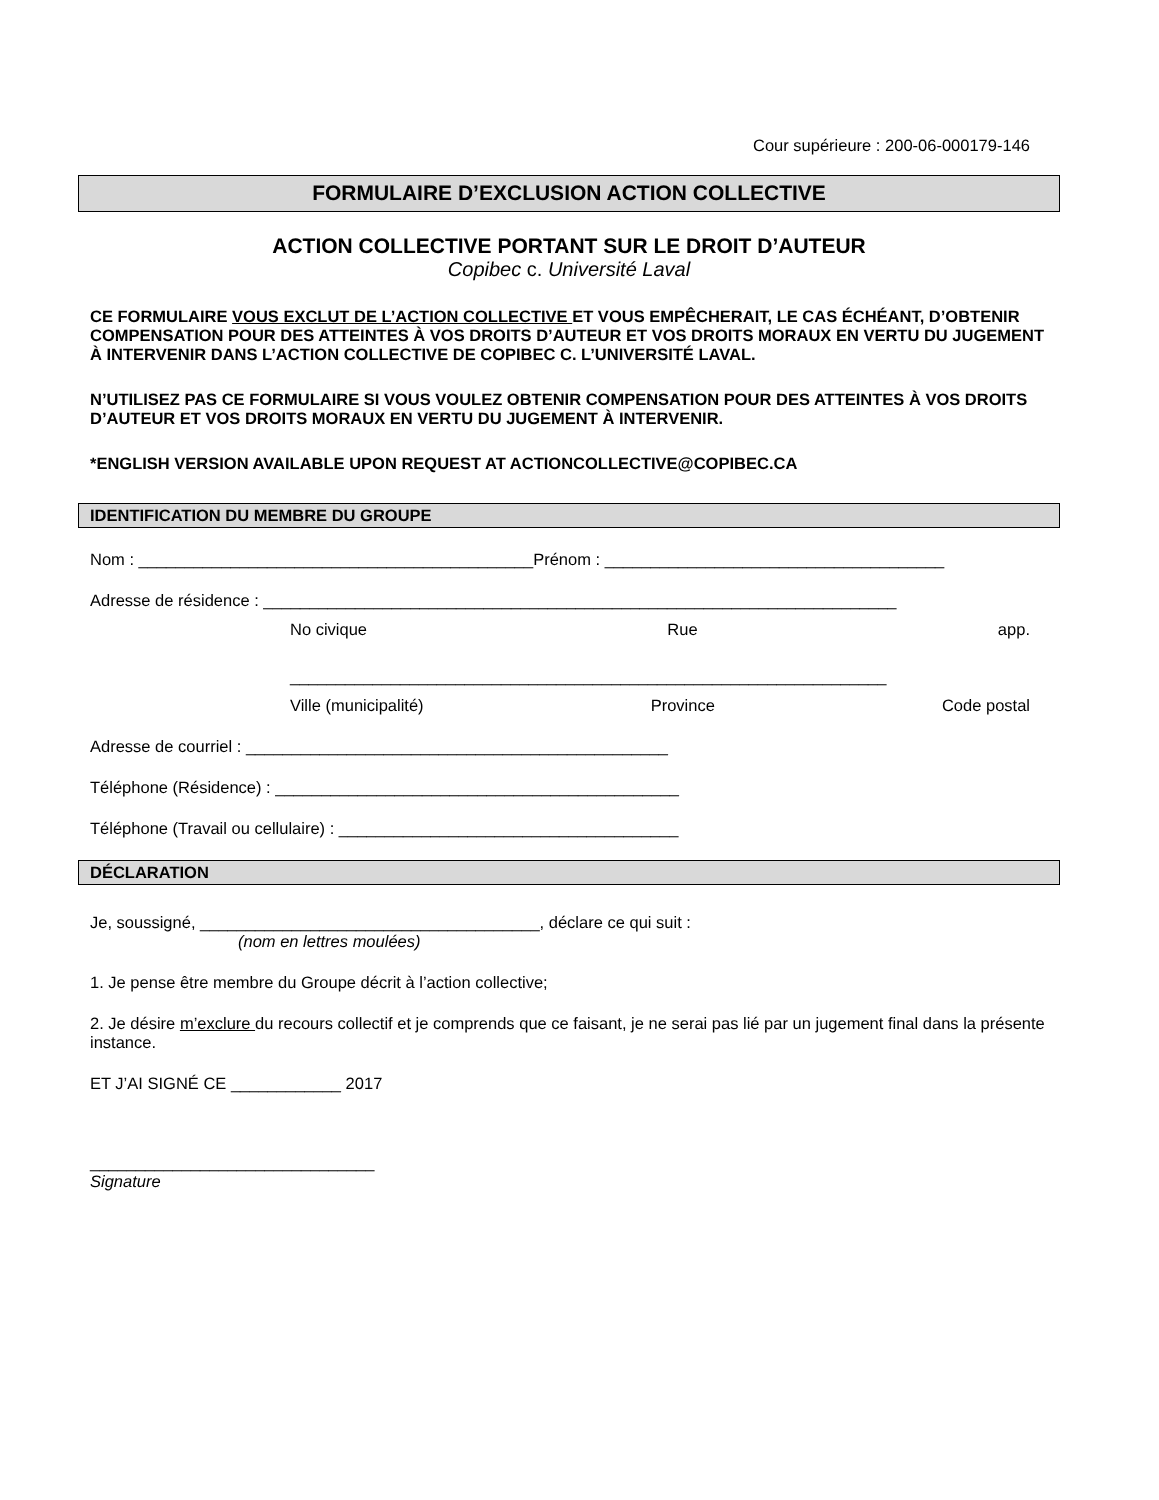Cour supérieure : 200-06-000179-146
FORMULAIRE D’EXCLUSION ACTION COLLECTIVE
ACTION COLLECTIVE PORTANT SUR LE DROIT D’AUTEUR
Copibec c. Université Laval
CE FORMULAIRE VOUS EXCLUT DE L’ACTION COLLECTIVE ET VOUS EMPÊCHERAIT, LE CAS ÉCHÉANT, D’OBTENIR COMPENSATION POUR DES ATTEINTES À VOS DROITS D’AUTEUR ET VOS DROITS MORAUX EN VERTU DU JUGEMENT À INTERVENIR DANS L’ACTION COLLECTIVE DE COPIBEC C. L’UNIVERSITÉ LAVAL.
N’UTILISEZ PAS CE FORMULAIRE SI VOUS VOULEZ OBTENIR COMPENSATION POUR DES ATTEINTES À VOS DROITS D’AUTEUR ET VOS DROITS MORAUX EN VERTU DU JUGEMENT À INTERVENIR.
*ENGLISH VERSION AVAILABLE UPON REQUEST AT ACTIONCOLLECTIVE@COPIBEC.CA
IDENTIFICATION DU MEMBRE DU GROUPE
Nom : ___________________________________________Prénom : _____________________________________
Adresse de résidence : _____________________________________________________________________
No civique Rue app.
_________________________________________________________________
Ville (municipalité) Province Code postal
Adresse de courriel : ______________________________________________
Téléphone (Résidence) : ____________________________________________
Téléphone (Travail ou cellulaire) : _____________________________________
DÉCLARATION
Je, soussigné, _____________________________________, déclare ce qui suit :
(nom en lettres moulées)
1. Je pense être membre du Groupe décrit à l’action collective;
2. Je désire m’exclure du recours collectif et je comprends que ce faisant, je ne serai pas lié par un jugement final dans la présente instance.
ET J’AI SIGNÉ CE ____________ 2017
_______________________________
Signature